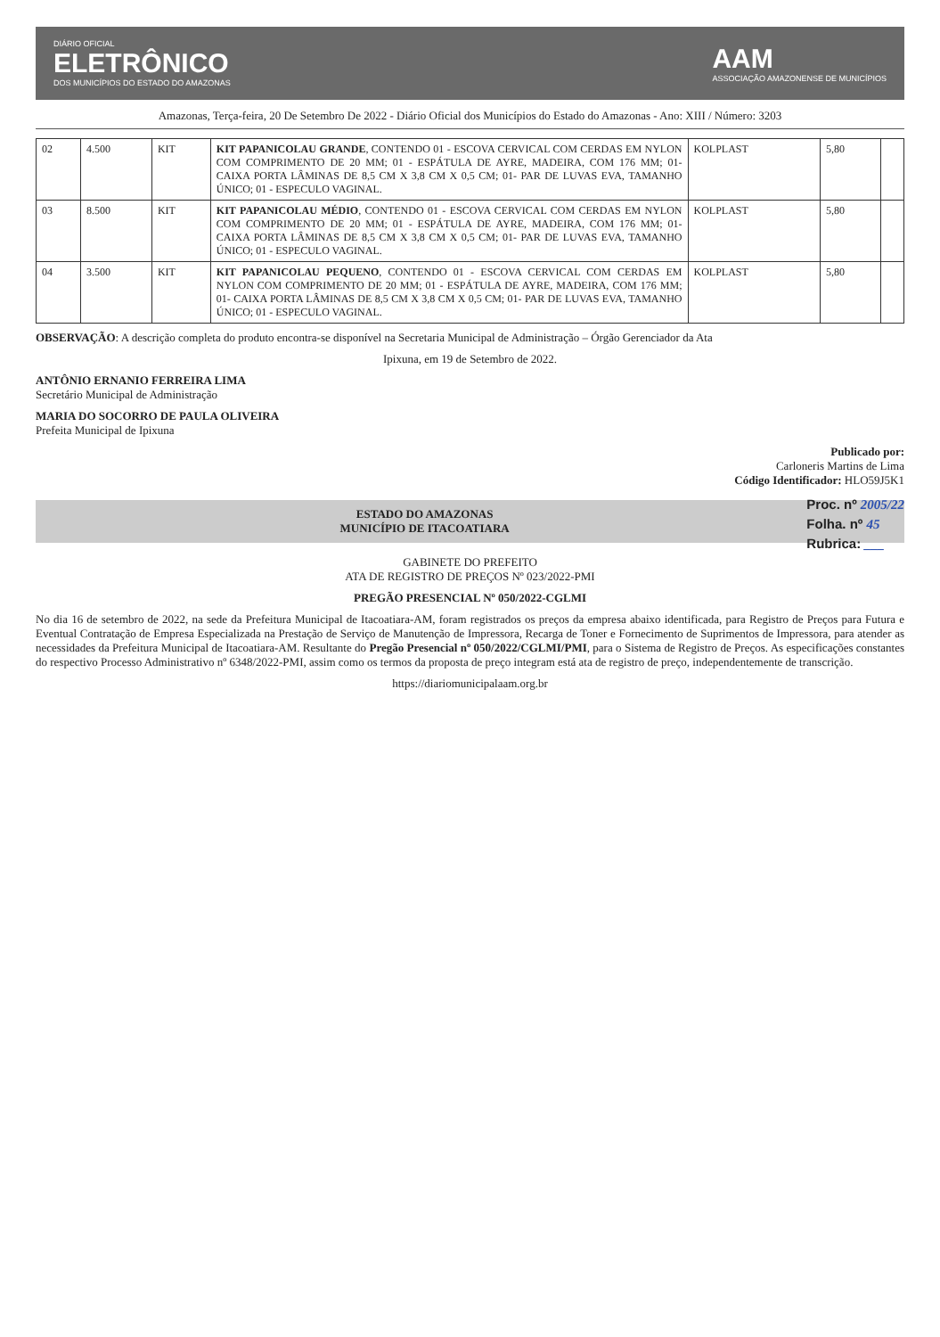DIÁRIO OFICIAL
ELETRÔNICO
DOS MUNICÍPIOS DO ESTADO DO AMAZONAS
AAM
ASSOCIAÇÃO AMAZONENSE DE MUNICÍPIOS
Amazonas, Terça-feira, 20 De Setembro De 2022 - Diário Oficial dos Municípios do Estado do Amazonas - Ano: XIII / Número: 3203
| 02 | 4.500 | KIT | KIT PAPANICOLAU GRANDE , CONTENDO 01 - ESCOVA CERVICAL COM CERDAS EM NYLON COM COMPRIMENTO DE 20 MM; 01 - ESPÁTULA DE AYRE, MADEIRA, COM 176 MM; 01- CAIXA PORTA LÂMINAS DE 8,5 CM X 3,8 CM X 0,5 CM; 01- PAR DE LUVAS EVA, TAMANHO ÚNICO; 01 - ESPECULO VAGINAL. | KOLPLAST | 5,80 | |
| 03 | 8.500 | KIT | KIT PAPANICOLAU MÉDIO , CONTENDO 01 - ESCOVA CERVICAL COM CERDAS EM NYLON COM COMPRIMENTO DE 20 MM; 01 - ESPÁTULA DE AYRE, MADEIRA, COM 176 MM; 01- CAIXA PORTA LÂMINAS DE 8,5 CM X 3,8 CM X 0,5 CM; 01- PAR DE LUVAS EVA, TAMANHO ÚNICO; 01 - ESPECULO VAGINAL. | KOLPLAST | 5,80 | |
| 04 | 3.500 | KIT | KIT PAPANICOLAU PEQUENO , CONTENDO 01 - ESCOVA CERVICAL COM CERDAS EM NYLON COM COMPRIMENTO DE 20 MM; 01 - ESPÁTULA DE AYRE, MADEIRA, COM 176 MM; 01- CAIXA PORTA LÂMINAS DE 8,5 CM X 3,8 CM X 0,5 CM; 01- PAR DE LUVAS EVA, TAMANHO ÚNICO; 01 - ESPECULO VAGINAL. | KOLPLAST | 5,80 | |
OBSERVAÇÃO: A descrição completa do produto encontra-se disponível na Secretaria Municipal de Administração – Órgão Gerenciador da Ata
Ipixuna, em 19 de Setembro de 2022.
ANTÔNIO ERNANIO FERREIRA LIMA
Secretário Municipal de Administração
MARIA DO SOCORRO DE PAULA OLIVEIRA
Prefeita Municipal de Ipixuna
Publicado por:
Carloneris Martins de Lima
Código Identificador: HLO59J5K1
Proc. nº 2005/22
Folha. nº 45
Rubrica: ___
ESTADO DO AMAZONAS
MUNICÍPIO DE ITACOATIARA
GABINETE DO PREFEITO
ATA DE REGISTRO DE PREÇOS Nº 023/2022-PMI
PREGÃO PRESENCIAL Nº 050/2022-CGLMI
No dia 16 de setembro de 2022, na sede da Prefeitura Municipal de Itacoatiara-AM, foram registrados os preços da empresa abaixo identificada, para Registro de Preços para Futura e Eventual Contratação de Empresa Especializada na Prestação de Serviço de Manutenção de Impressora, Recarga de Toner e Fornecimento de Suprimentos de Impressora, para atender as necessidades da Prefeitura Municipal de Itacoatiara-AM. Resultante do Pregão Presencial nº 050/2022/CGLMI/PMI, para o Sistema de Registro de Preços. As especificações constantes do respectivo Processo Administrativo nº 6348/2022-PMI, assim como os termos da proposta de preço integram está ata de registro de preço, independentemente de transcrição.
https://diariomunicipalaam.org.br